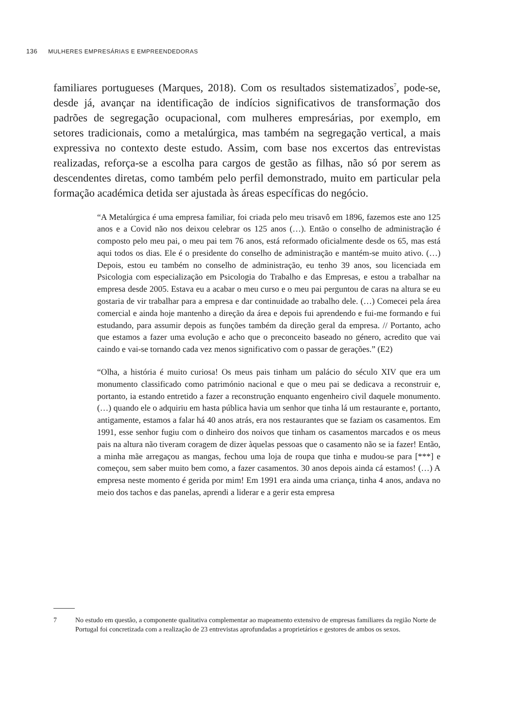136 MULHERES EMPRESÁRIAS E EMPREENDEDORAS
familiares portugueses (Marques, 2018). Com os resultados sistematizados<sup>7</sup>, pode-se, desde já, avançar na identificação de indícios significativos de transformação dos padrões de segregação ocupacional, com mulheres empresárias, por exemplo, em setores tradicionais, como a metalúrgica, mas também na segregação vertical, a mais expressiva no contexto deste estudo. Assim, com base nos excertos das entrevistas realizadas, reforça-se a escolha para cargos de gestão as filhas, não só por serem as descendentes diretas, como também pelo perfil demonstrado, muito em particular pela formação académica detida ser ajustada às áreas específicas do negócio.
“A Metalúrgica é uma empresa familiar, foi criada pelo meu trisavô em 1896, fazemos este ano 125 anos e a Covid não nos deixou celebrar os 125 anos (…). Então o conselho de administração é composto pelo meu pai, o meu pai tem 76 anos, está reformado oficialmente desde os 65, mas está aqui todos os dias. Ele é o presidente do conselho de administração e mantém-se muito ativo. (…) Depois, estou eu também no conselho de administração, eu tenho 39 anos, sou licenciada em Psicologia com especialização em Psicologia do Trabalho e das Empresas, e estou a trabalhar na empresa desde 2005. Estava eu a acabar o meu curso e o meu pai perguntou de caras na altura se eu gostaria de vir trabalhar para a empresa e dar continuidade ao trabalho dele. (…) Comecei pela área comercial e ainda hoje mantenho a direção da área e depois fui aprendendo e fui-me formando e fui estudando, para assumir depois as funções também da direção geral da empresa. // Portanto, acho que estamos a fazer uma evolução e acho que o preconceito baseado no género, acredito que vai caindo e vai-se tornando cada vez menos significativo com o passar de gerações.” (E2)
“Olha, a história é muito curiosa! Os meus pais tinham um palácio do século XIV que era um monumento classificado como património nacional e que o meu pai se dedicava a reconstruir e, portanto, ia estando entretido a fazer a reconstrução enquanto engenheiro civil daquele monumento. (…) quando ele o adquiriu em hasta pública havia um senhor que tinha lá um restaurante e, portanto, antigamente, estamos a falar há 40 anos atrás, era nos restaurantes que se faziam os casamentos. Em 1991, esse senhor fugiu com o dinheiro dos noivos que tinham os casamentos marcados e os meus pais na altura não tiveram coragem de dizer àquelas pessoas que o casamento não se ia fazer! Então, a minha mãe arregaçou as mangas, fechou uma loja de roupa que tinha e mudou-se para [***] e começou, sem saber muito bem como, a fazer casamentos. 30 anos depois ainda cá estamos! (…) A empresa neste momento é gerida por mim! Em 1991 era ainda uma criança, tinha 4 anos, andava no meio dos tachos e das panelas, aprendi a liderar e a gerir esta empresa
7 No estudo em questão, a componente qualitativa complementar ao mapeamento extensivo de empresas familiares da região Norte de Portugal foi concretizada com a realização de 23 entrevistas aprofundadas a proprietários e gestores de ambos os sexos.